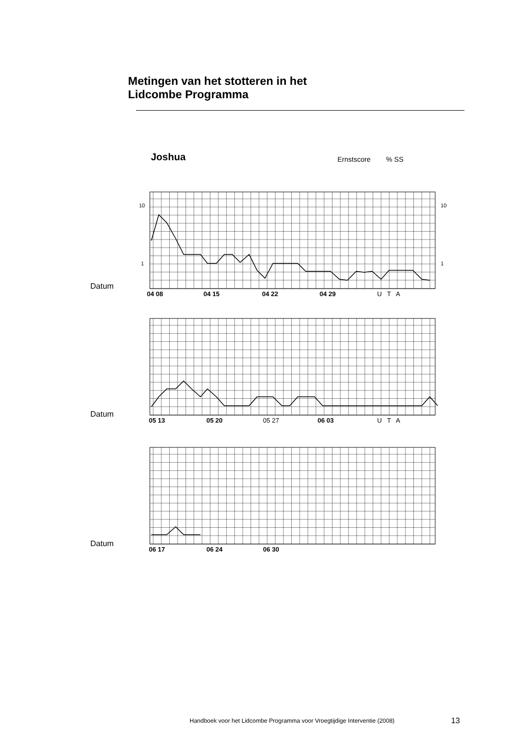Metingen van het stotteren in het
Lidcombe Programma
Joshua Ernstscore % SS
10
1
10
1
04 08
04 15
04 22
04 29
U T A
Datum
05 13
05 20
06 03
05 27
U T A
Datum
06 17
06 24
06 30
Datum
Handboek voor het Lidcombe Programma voor Vroegtijdige Interventie (2008)
13